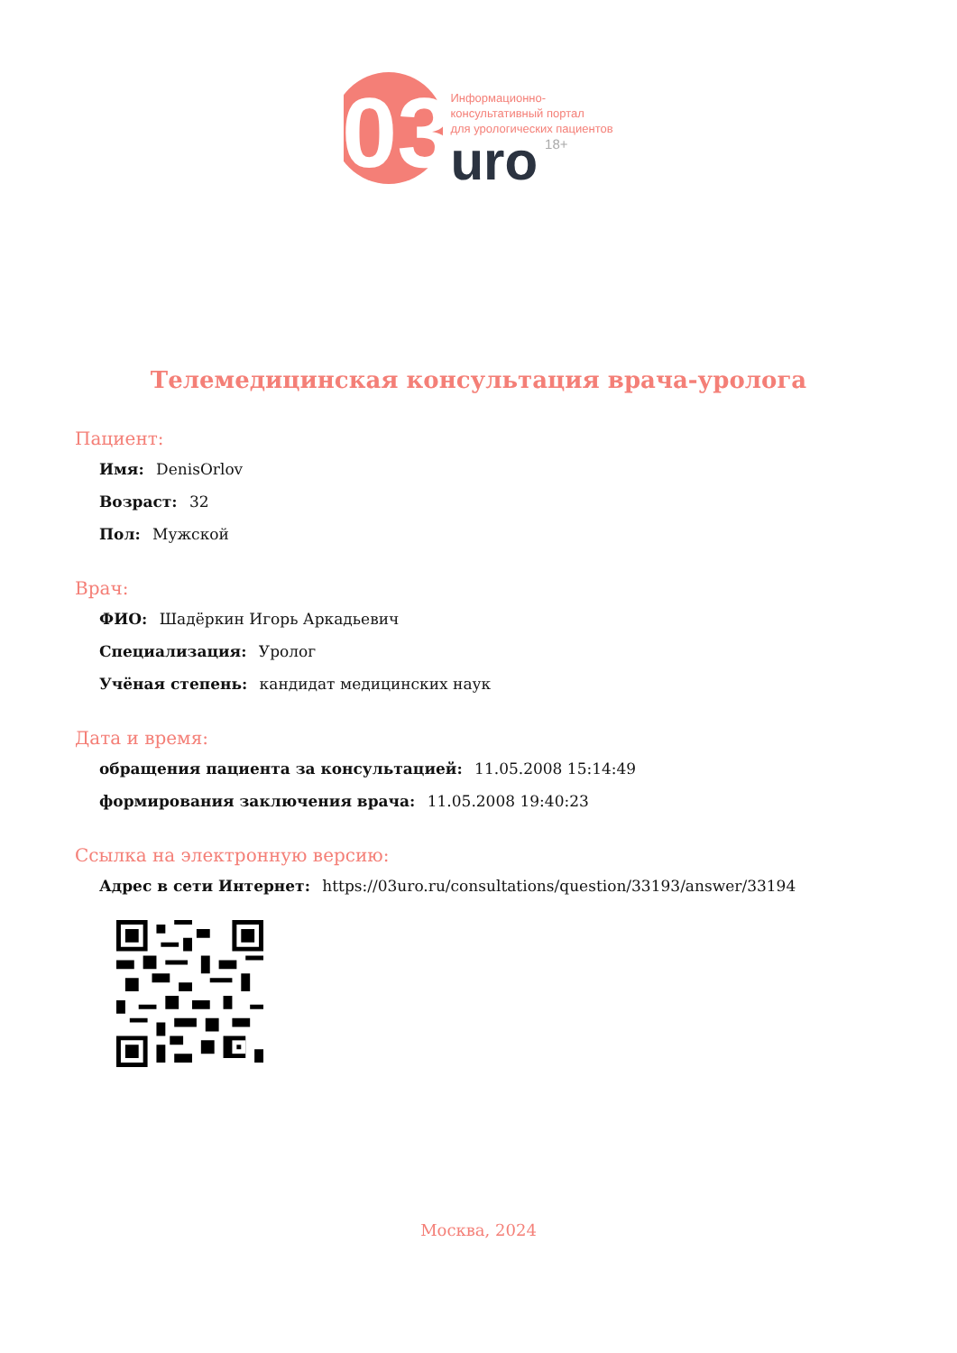03
Информационно-
консультативный портал
для урологических пациентов
uro 18+
Телемедицинская консультация врача-уролога
Пациент:
Имя: DenisOrlov
Возраст: 32
Пол: Мужской
Врач:
ФИО: Шадёркин Игорь Аркадьевич
Специализация: Уролог
Учёная степень: кандидат медицинских наук
Дата и время:
обращения пациента за консультацией: 11.05.2008 15:14:49
формирования заключения врача: 11.05.2008 19:40:23
Ссылка на электронную версию:
Адрес в сети Интернет: https://03uro.ru/consultations/question/33193/answer/33194
Москва, 2024